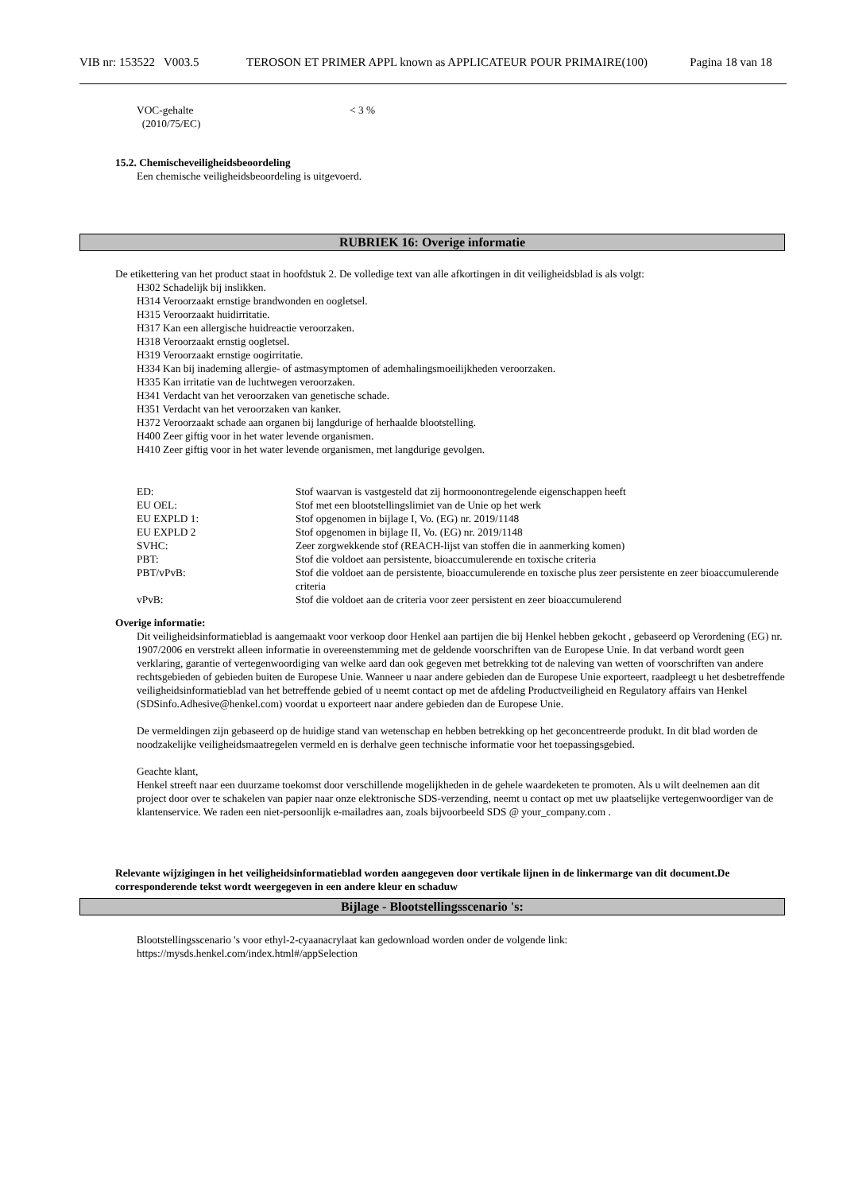VIB nr: 153522 V003.5 TEROSON ET PRIMER APPL known as APPLICATEUR POUR PRIMAIRE(100)
Pagina 18 van 18
| VOC-gehalte (2010/75/EC) | < 3 % |
15.2. Chemischeveiligheidsbeoordeling
Een chemische veiligheidsbeoordeling is uitgevoerd.
RUBRIEK 16: Overige informatie
De etikettering van het product staat in hoofdstuk 2. De volledige text van alle afkortingen in dit veiligheidsblad is als volgt:
H302 Schadelijk bij inslikken.
H314 Veroorzaakt ernstige brandwonden en oogletsel.
H315 Veroorzaakt huidirritatie.
H317 Kan een allergische huidreactie veroorzaken.
H318 Veroorzaakt ernstig oogletsel.
H319 Veroorzaakt ernstige oogirritatie.
H334 Kan bij inademing allergie- of astmasymptomen of ademhalingsmoeilijkheden veroorzaken.
H335 Kan irritatie van de luchtwegen veroorzaken.
H341 Verdacht van het veroorzaken van genetische schade.
H351 Verdacht van het veroorzaken van kanker.
H372 Veroorzaakt schade aan organen bij langdurige of herhaalde blootstelling.
H400 Zeer giftig voor in het water levende organismen.
H410 Zeer giftig voor in het water levende organismen, met langdurige gevolgen.
| ED: | Stof waarvan is vastgesteld dat zij hormoonontregelende eigenschappen heeft |
| EU OEL: | Stof met een blootstellingslimiet van de Unie op het werk |
| EU EXPLD 1: | Stof opgenomen in bijlage I, Vo. (EG) nr. 2019/1148 |
| EU EXPLD 2 | Stof opgenomen in bijlage II, Vo. (EG) nr. 2019/1148 |
| SVHC: | Zeer zorgwekkende stof (REACH-lijst van stoffen die in aanmerking komen) |
| PBT: | Stof die voldoet aan persistente, bioaccumulerende en toxische criteria |
| PBT/vPvB: | Stof die voldoet aan de persistente, bioaccumulerende en toxische plus zeer persistente en zeer bioaccumulerende criteria |
| vPvB: | Stof die voldoet aan de criteria voor zeer persistent en zeer bioaccumulerend |
Overige informatie:
Dit veiligheidsinformatieblad is aangemaakt voor verkoop door Henkel aan partijen die bij Henkel hebben gekocht , gebaseerd op Verordening (EG) nr. 1907/2006 en verstrekt alleen informatie in overeenstemming met de geldende voorschriften van de Europese Unie. In dat verband wordt geen verklaring, garantie of vertegenwoordiging van welke aard dan ook gegeven met betrekking tot de naleving van wetten of voorschriften van andere rechtsgebieden of gebieden buiten de Europese Unie. Wanneer u naar andere gebieden dan de Europese Unie exporteert, raadpleegt u het desbetreffende veiligheidsinformatieblad van het betreffende gebied of u neemt contact op met de afdeling Productveiligheid en Regulatory affairs van Henkel (SDSinfo.Adhesive@henkel.com) voordat u exporteert naar andere gebieden dan de Europese Unie.
De vermeldingen zijn gebaseerd op de huidige stand van wetenschap en hebben betrekking op het geconcentreerde produkt. In dit blad worden de noodzakelijke veiligheidsmaatregelen vermeld en is derhalve geen technische informatie voor het toepassingsgebied.
Geachte klant,
Henkel streeft naar een duurzame toekomst door verschillende mogelijkheden in de gehele waardeketen te promoten. Als u wilt deelnemen aan dit project door over te schakelen van papier naar onze elektronische SDS-verzending, neemt u contact op met uw plaatselijke vertegenwoordiger van de klantenservice. We raden een niet-persoonlijk e-mailadres aan, zoals bijvoorbeeld SDS @ your_company.com .
Relevante wijzigingen in het veiligheidsinformatieblad worden aangegeven door vertikale lijnen in de linkermarge van dit document.De corresponderende tekst wordt weergegeven in een andere kleur en schaduw
Bijlage - Blootstellingsscenario 's:
Blootstellingsscenario 's voor ethyl-2-cyaanacrylaat kan gedownload worden onder de volgende link:
https://mysds.henkel.com/index.html#/appSelection